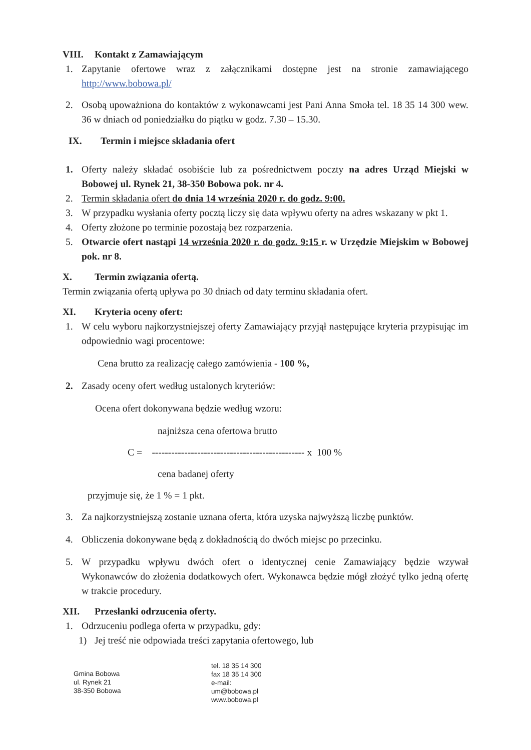VIII. Kontakt z Zamawiającym
1. Zapytanie ofertowe wraz z załącznikami dostępne jest na stronie zamawiającego http://www.bobowa.pl/
2. Osobą upoważniona do kontaktów z wykonawcami jest Pani Anna Smoła tel. 18 35 14 300 wew. 36 w dniach od poniedziałku do piątku w godz. 7.30 – 15.30.
IX. Termin i miejsce składania ofert
1. Oferty należy składać osobiście lub za pośrednictwem poczty na adres Urząd Miejski w Bobowej ul. Rynek 21, 38-350 Bobowa pok. nr 4.
2. Termin składania ofert do dnia 14 września 2020 r. do godz. 9:00.
3. W przypadku wysłania oferty pocztą liczy się data wpływu oferty na adres wskazany w pkt 1.
4. Oferty złożone po terminie pozostają bez rozparzenia.
5. Otwarcie ofert nastąpi 14 września 2020 r. do godz. 9:15 r. w Urzędzie Miejskim w Bobowej pok. nr 8.
X. Termin związania ofertą.
Termin związania ofertą upływa po 30 dniach od daty terminu składania ofert.
XI. Kryteria oceny ofert:
1. W celu wyboru najkorzystniejszej oferty Zamawiający przyjął następujące kryteria przypisując im odpowiednio wagi procentowe:
Cena brutto za realizację całego zamówienia - 100 %,
2. Zasady oceny ofert według ustalonych kryteriów:
Ocena ofert dokonywana będzie według wzoru:
najniższa cena ofertowa brutto
C = ----------------------------------------------- x 100 %
cena badanej oferty
przyjmuje się, że 1 % = 1 pkt.
3. Za najkorzystniejszą zostanie uznana oferta, która uzyska najwyższą liczbę punktów.
4. Obliczenia dokonywane będą z dokładnością do dwóch miejsc po przecinku.
5. W przypadku wpływu dwóch ofert o identycznej cenie Zamawiający będzie wzywał Wykonawców do złożenia dodatkowych ofert. Wykonawca będzie mógł złożyć tylko jedną ofertę w trakcie procedury.
XII. Przesłanki odrzucenia oferty.
1. Odrzuceniu podlega oferta w przypadku, gdy:
1) Jej treść nie odpowiada treści zapytania ofertowego, lub
Gmina Bobowa
ul. Rynek 21
38-350 Bobowa
tel. 18 35 14 300
fax 18 35 14 300
e-mail:
um@bobowa.pl
www.bobowa.pl